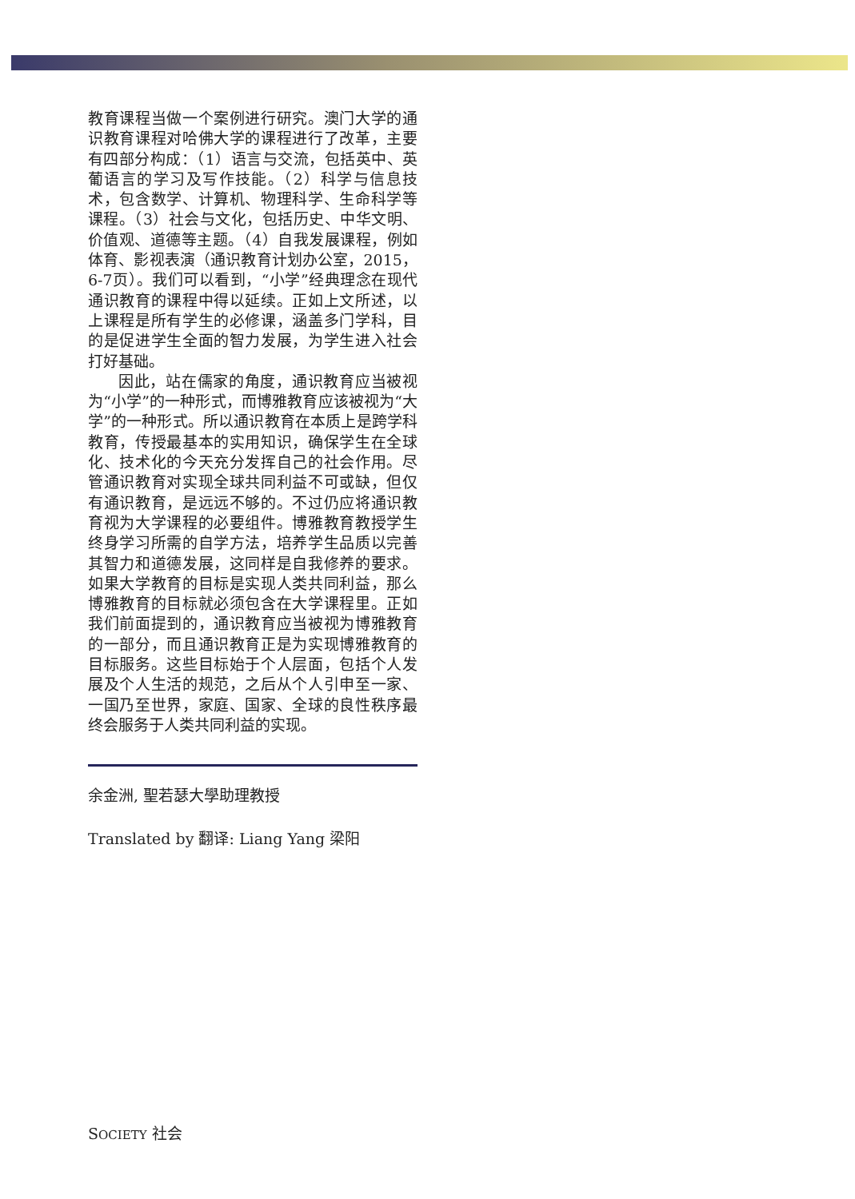教育课程当做一个案例进行研究。澳门大学的通识教育课程对哈佛大学的课程进行了改革，主要有四部分构成：（1）语言与交流，包括英中、英葡语言的学习及写作技能。（2）科学与信息技术，包含数学、计算机、物理科学、生命科学等课程。（3）社会与文化，包括历史、中华文明、价值观、道德等主题。（4）自我发展课程，例如体育、影视表演（通识教育计划办公室，2015，6-7页）。我们可以看到，“小学”经典理念在现代通识教育的课程中得以延续。正如上文所述，以上课程是所有学生的必修课，涵盖多门学科，目的是促进学生全面的智力发展，为学生进入社会打好基础。
因此，站在儒家的角度，通识教育应当被视为“小学”的一种形式，而博雅教育应该被视为“大学”的一种形式。所以通识教育在本质上是跨学科教育，传授最基本的实用知识，确保学生在全球化、技术化的今天充分发挥自己的社会作用。尽管通识教育对实现全球共同利益不可或缺，但仅有通识教育，是远远不够的。不过仍应将通识教育视为大学课程的必要组件。博雅教育教授学生终身学习所需的自学方法，培养学生品质以完善其智力和道德发展，这同样是自我修养的要求。如果大学教育的目标是实现人类共同利益，那么博雅教育的目标就必须包含在大学课程里。正如我们前面提到的，通识教育应当被视为博雅教育的一部分，而且通识教育正是为实现博雅教育的目标服务。这些目标始于个人层面，包括个人发展及个人生活的规范，之后从个人引申至一家、一国乃至世界，家庭、国家、全球的良性秩序最终会服务于人类共同利益的实现。
余金洲, 聖若瑟大學助理教授
Translated by 翻译: Liang Yang 梁阳
SOCIETY 社会